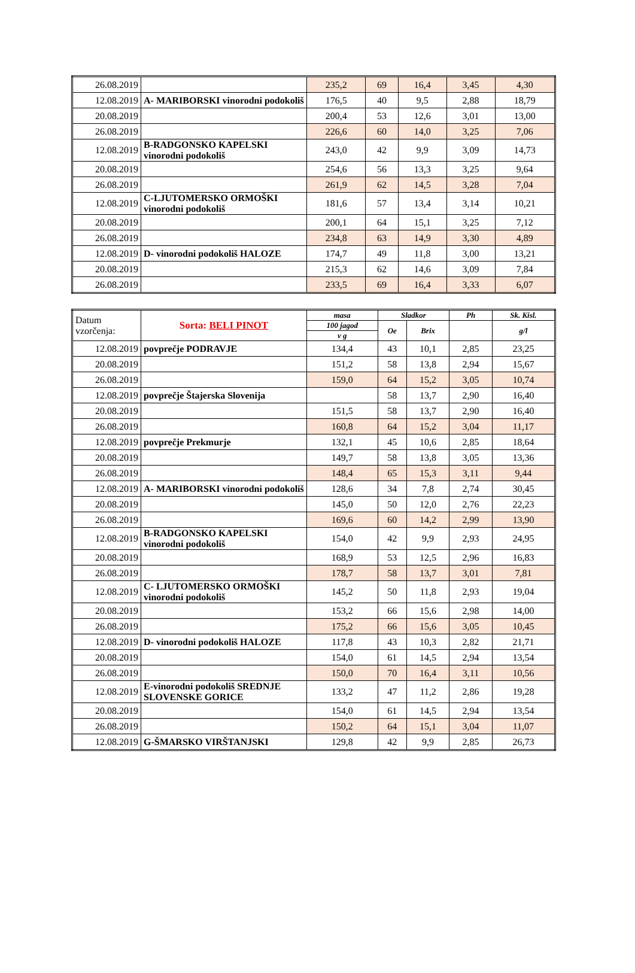| 26.08.2019 | | 235,2 | 69 | 16,4 | 3,45 | 4,30 |
| 12.08.2019 | A- MARIBORSKI vinorodni podokoliš | 176,5 | 40 | 9,5 | 2,88 | 18,79 |
| 20.08.2019 | | 200,4 | 53 | 12,6 | 3,01 | 13,00 |
| 26.08.2019 | | 226,6 | 60 | 14,0 | 3,25 | 7,06 |
| 12.08.2019 | B-RADGONSKO KAPELSKI vinorodni podokoliš | 243,0 | 42 | 9,9 | 3,09 | 14,73 |
| 20.08.2019 | | 254,6 | 56 | 13,3 | 3,25 | 9,64 |
| 26.08.2019 | | 261,9 | 62 | 14,5 | 3,28 | 7,04 |
| 12.08.2019 | C-LJUTOMERSKO ORMOŠKI vinorodni podokoliš | 181,6 | 57 | 13,4 | 3,14 | 10,21 |
| 20.08.2019 | | 200,1 | 64 | 15,1 | 3,25 | 7,12 |
| 26.08.2019 | | 234,8 | 63 | 14,9 | 3,30 | 4,89 |
| 12.08.2019 | D- vinorodni podokoliš HALOZE | 174,7 | 49 | 11,8 | 3,00 | 13,21 |
| 20.08.2019 | | 215,3 | 62 | 14,6 | 3,09 | 7,84 |
| 26.08.2019 | | 233,5 | 69 | 16,4 | 3,33 | 6,07 |
| Datum vzorčenja: | Sorta: BELI PINOT | masa | Sladkor | | Ph | Sk. Kisl. |
| | | 100 jagod | Oe | Brix | | g/l |
| | | v g | | | | |
| 12.08.2019 | povprečje PODRAVJE | 134,4 | 43 | 10,1 | 2,85 | 23,25 |
| 20.08.2019 | | 151,2 | 58 | 13,8 | 2,94 | 15,67 |
| 26.08.2019 | | 159,0 | 64 | 15,2 | 3,05 | 10,74 |
| 12.08.2019 | povprečje Štajerska Slovenija | | 58 | 13,7 | 2,90 | 16,40 |
| 20.08.2019 | | 151,5 | 58 | 13,7 | 2,90 | 16,40 |
| 26.08.2019 | | 160,8 | 64 | 15,2 | 3,04 | 11,17 |
| 12.08.2019 | povprečje Prekmurje | 132,1 | 45 | 10,6 | 2,85 | 18,64 |
| 20.08.2019 | | 149,7 | 58 | 13,8 | 3,05 | 13,36 |
| 26.08.2019 | | 148,4 | 65 | 15,3 | 3,11 | 9,44 |
| 12.08.2019 | A- MARIBORSKI vinorodni podokoliš | 128,6 | 34 | 7,8 | 2,74 | 30,45 |
| 20.08.2019 | | 145,0 | 50 | 12,0 | 2,76 | 22,23 |
| 26.08.2019 | | 169,6 | 60 | 14,2 | 2,99 | 13,90 |
| 12.08.2019 | B-RADGONSKO KAPELSKI vinorodni podokoliš | 154,0 | 42 | 9,9 | 2,93 | 24,95 |
| 20.08.2019 | | 168,9 | 53 | 12,5 | 2,96 | 16,83 |
| 26.08.2019 | | 178,7 | 58 | 13,7 | 3,01 | 7,81 |
| 12.08.2019 | C- LJUTOMERSKO ORMOŠKI vinorodni podokoliš | 145,2 | 50 | 11,8 | 2,93 | 19,04 |
| 20.08.2019 | | 153,2 | 66 | 15,6 | 2,98 | 14,00 |
| 26.08.2019 | | 175,2 | 66 | 15,6 | 3,05 | 10,45 |
| 12.08.2019 | D- vinorodni podokoliš HALOZE | 117,8 | 43 | 10,3 | 2,82 | 21,71 |
| 20.08.2019 | | 154,0 | 61 | 14,5 | 2,94 | 13,54 |
| 26.08.2019 | | 150,0 | 70 | 16,4 | 3,11 | 10,56 |
| 12.08.2019 | E-vinorodni podokoliš SREDNJE SLOVENSKE GORICE | 133,2 | 47 | 11,2 | 2,86 | 19,28 |
| 20.08.2019 | | 154,0 | 61 | 14,5 | 2,94 | 13,54 |
| 26.08.2019 | | 150,2 | 64 | 15,1 | 3,04 | 11,07 |
| 12.08.2019 | G-ŠMARSKO VIRŠTANJSKI | 129,8 | 42 | 9,9 | 2,85 | 26,73 |